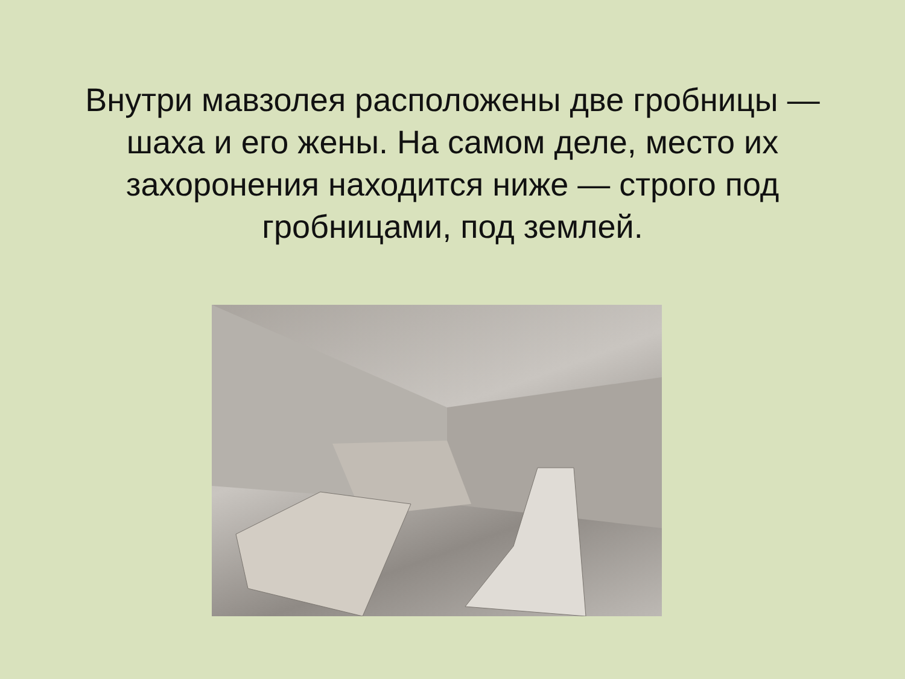Внутри мавзолея расположены две гробницы — шаха и его жены. На самом деле, место их захоронения находится ниже — строго под гробницами, под землей.